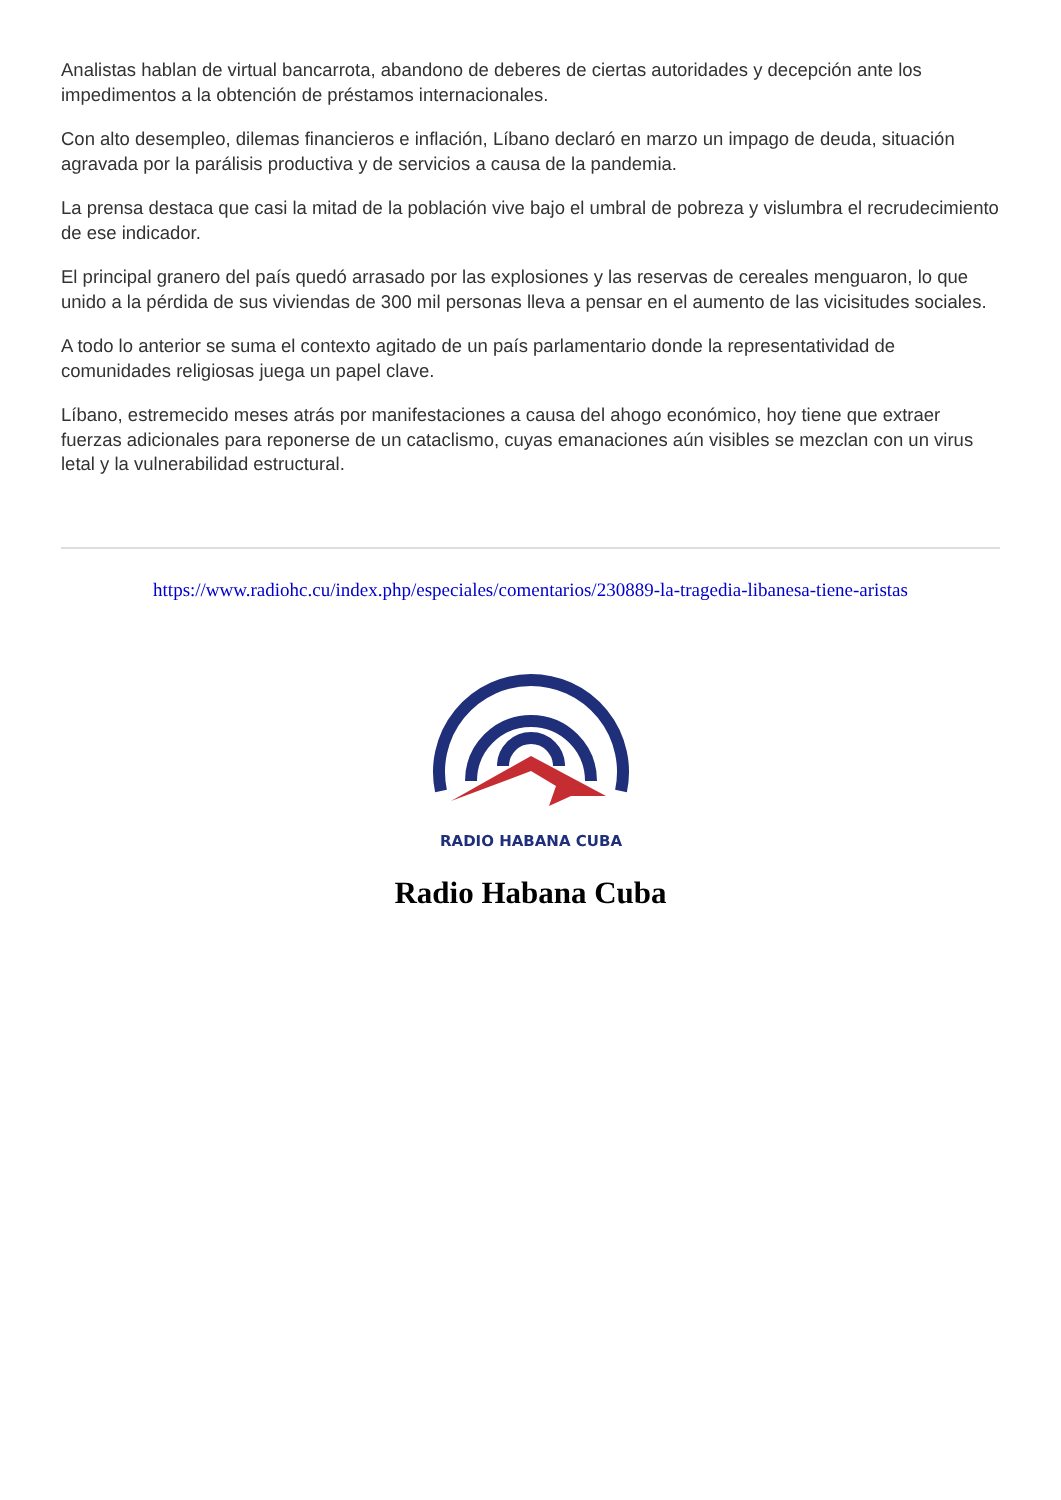Analistas hablan de virtual bancarrota, abandono de deberes de ciertas autoridades y decepción ante los impedimentos a la obtención de préstamos internacionales.
Con alto desempleo, dilemas financieros e inflación, Líbano declaró en marzo un impago de deuda, situación agravada por la parálisis productiva y de servicios a causa de la pandemia.
La prensa destaca que casi la mitad de la población vive bajo el umbral de pobreza y vislumbra el recrudecimiento de ese indicador.
El principal granero del país quedó arrasado por las explosiones y las reservas de cereales menguaron, lo que unido a la pérdida de sus viviendas de 300 mil personas lleva a pensar en el aumento de las vicisitudes sociales.
A todo lo anterior se suma el contexto agitado de un país parlamentario donde la representatividad de comunidades religiosas juega un papel clave.
Líbano, estremecido meses atrás por manifestaciones a causa del ahogo económico, hoy tiene que extraer fuerzas adicionales para reponerse de un cataclismo, cuyas emanaciones aún visibles se mezclan con un virus letal y la vulnerabilidad estructural.
https://www.radiohc.cu/index.php/especiales/comentarios/230889-la-tragedia-libanesa-tiene-aristas
RADIO HABANA CUBA
Radio Habana Cuba